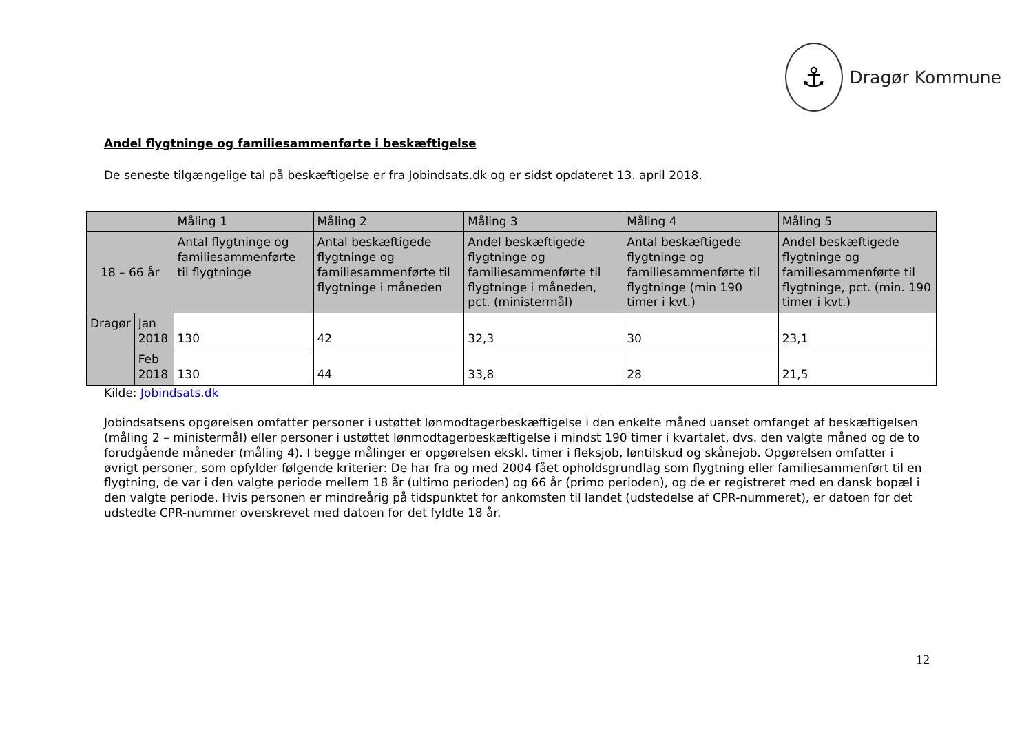⚓
Dragør Kommune
Andel flygtninge og familiesammenførte i beskæftigelse
De seneste tilgængelige tal på beskæftigelse er fra Jobindsats.dk og er sidst opdateret 13. april 2018.
| | | Måling 1 | Måling 2 | Måling 3 | Måling 4 | Måling 5 |
| --- | --- | --- | --- | --- | --- | --- |
| 18 – 66 år | | Antal flygtninge og familiesammenførte til flygtninge | Antal beskæftigede flygtninge og familiesammenførte til flygtninge i måneden | Andel beskæftigede flygtninge og familiesammenførte til flygtninge i måneden, pct. (ministermål) | Antal beskæftigede flygtninge og familiesammenførte til flygtninge (min 190 timer i kvt.) | Andel beskæftigede flygtninge og familiesammenførte til flygtninge, pct. (min. 190 timer i kvt.) |
| Dragør | Jan 2018 | 130 | 42 | 32,3 | 30 | 23,1 |
| | Feb 2018 | 130 | 44 | 33,8 | 28 | 21,5 |
Kilde: Jobindsats.dk
Jobindsatsens opgørelsen omfatter personer i ustøttet lønmodtagerbeskæftigelse i den enkelte måned uanset omfanget af beskæftigelsen (måling 2 – ministermål) eller personer i ustøttet lønmodtagerbeskæftigelse i mindst 190 timer i kvartalet, dvs. den valgte måned og de to forudgående måneder (måling 4). I begge målinger er opgørelsen ekskl. timer i fleksjob, løntilskud og skånejob. Opgørelsen omfatter i øvrigt personer, som opfylder følgende kriterier: De har fra og med 2004 fået opholdsgrundlag som flygtning eller familiesammenført til en flygtning, de var i den valgte periode mellem 18 år (ultimo perioden) og 66 år (primo perioden), og de er registreret med en dansk bopæl i den valgte periode. Hvis personen er mindreårig på tidspunktet for ankomsten til landet (udstedelse af CPR-nummeret), er datoen for det udstedte CPR-nummer overskrevet med datoen for det fyldte 18 år.
12